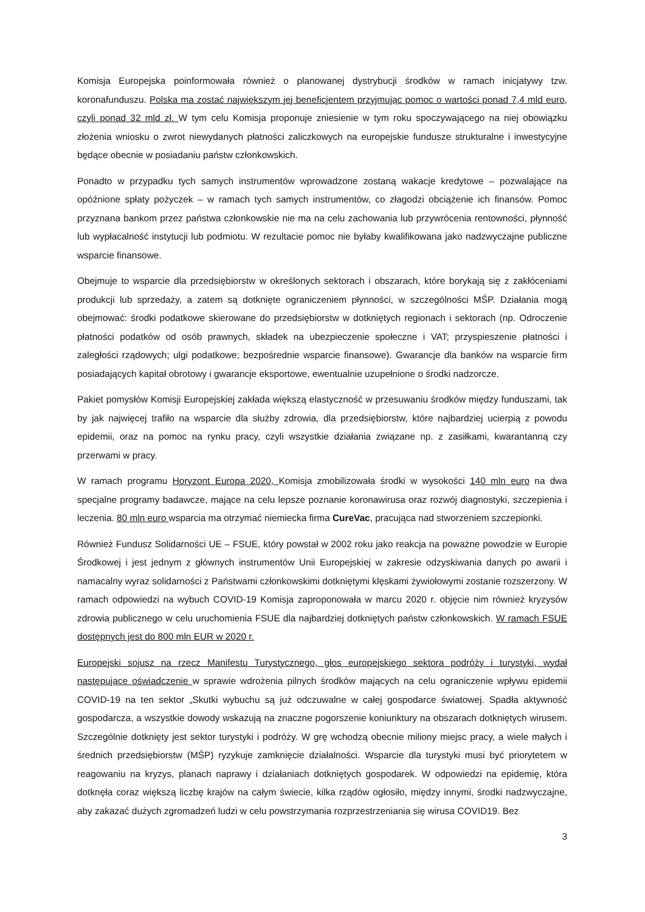Komisja Europejska poinformowała również o planowanej dystrybucji środków w ramach inicjatywy tzw. koronafunduszu. Polska ma zostać największym jej beneficjentem przyjmując pomoc o wartości ponad 7,4 mld euro, czyli ponad 32 mld zł. W tym celu Komisja proponuje zniesienie w tym roku spoczywającego na niej obowiązku złożenia wniosku o zwrot niewydanych płatności zaliczkowych na europejskie fundusze strukturalne i inwestycyjne będące obecnie w posiadaniu państw członkowskich.
Ponadto w przypadku tych samych instrumentów wprowadzone zostaną wakacje kredytowe – pozwalające na opóźnione spłaty pożyczek – w ramach tych samych instrumentów, co złagodzi obciążenie ich finansów. Pomoc przyznana bankom przez państwa członkowskie nie ma na celu zachowania lub przywrócenia rentowności, płynność lub wypłacalność instytucji lub podmiotu. W rezultacie pomoc nie byłaby kwalifikowana jako nadzwyczajne publiczne wsparcie finansowe.
Obejmuje to wsparcie dla przedsiębiorstw w określonych sektorach i obszarach, które borykają się z zakłóceniami produkcji lub sprzedaży, a zatem są dotknięte ograniczeniem płynności, w szczególności MŚP. Działania mogą obejmować: środki podatkowe skierowane do przedsiębiorstw w dotkniętych regionach i sektorach (np. Odroczenie płatności podatków od osób prawnych, składek na ubezpieczenie społeczne i VAT; przyspieszenie płatności i zaległości rządowych; ulgi podatkowe; bezpośrednie wsparcie finansowe). Gwarancje dla banków na wsparcie firm posiadających kapitał obrotowy i gwarancje eksportowe, ewentualnie uzupełnione o środki nadzorcze.
Pakiet pomysłów Komisji Europejskiej zakłada większą elastyczność w przesuwaniu środków między funduszami, tak by jak najwięcej trafiło na wsparcie dla służby zdrowia, dla przedsiębiorstw, które najbardziej ucierpią z powodu epidemii, oraz na pomoc na rynku pracy, czyli wszystkie działania związane np. z zasiłkami, kwarantanną czy przerwami w pracy.
W ramach programu Horyzont Europa 2020, Komisja zmobilizowała środki w wysokości 140 mln euro na dwa specjalne programy badawcze, mające na celu lepsze poznanie koronawirusa oraz rozwój diagnostyki, szczepienia i leczenia. 80 mln euro wsparcia ma otrzymać niemiecka firma CureVac, pracująca nad stworzeniem szczepionki.
Również Fundusz Solidarności UE – FSUE, który powstał w 2002 roku jako reakcja na poważne powodzie w Europie Środkowej i jest jednym z głównych instrumentów Unii Europejskiej w zakresie odzyskiwania danych po awarii i namacalny wyraz solidarności z Państwami członkowskimi dotkniętymi klęskami żywiołowymi zostanie rozszerzony. W ramach odpowiedzi na wybuch COVID-19 Komisja zaproponowała w marcu 2020 r. objęcie nim również kryzysów zdrowia publicznego w celu uruchomienia FSUE dla najbardziej dotkniętych państw członkowskich. W ramach FSUE dostępnych jest do 800 mln EUR w 2020 r.
Europejski sojusz na rzecz Manifestu Turystycznego, głos europejskiego sektora podróży i turystyki, wydał następujące oświadczenie w sprawie wdrożenia pilnych środków mających na celu ograniczenie wpływu epidemii COVID-19 na ten sektor „Skutki wybuchu są już odczuwalne w całej gospodarce światowej. Spadła aktywność gospodarcza, a wszystkie dowody wskazują na znaczne pogorszenie koniunktury na obszarach dotkniętych wirusem. Szczególnie dotknięty jest sektor turystyki i podróży. W grę wchodzą obecnie miliony miejsc pracy, a wiele małych i średnich przedsiębiorstw (MŚP) ryzykuje zamknięcie działalności. Wsparcie dla turystyki musi być priorytetem w reagowaniu na kryzys, planach naprawy i działaniach dotkniętych gospodarek. W odpowiedzi na epidemię, która dotknęła coraz większą liczbę krajów na całym świecie, kilka rządów ogłosiło, między innymi, środki nadzwyczajne, aby zakazać dużych zgromadzeń ludzi w celu powstrzymania rozprzestrzeniania się wirusa COVID19. Bez
3